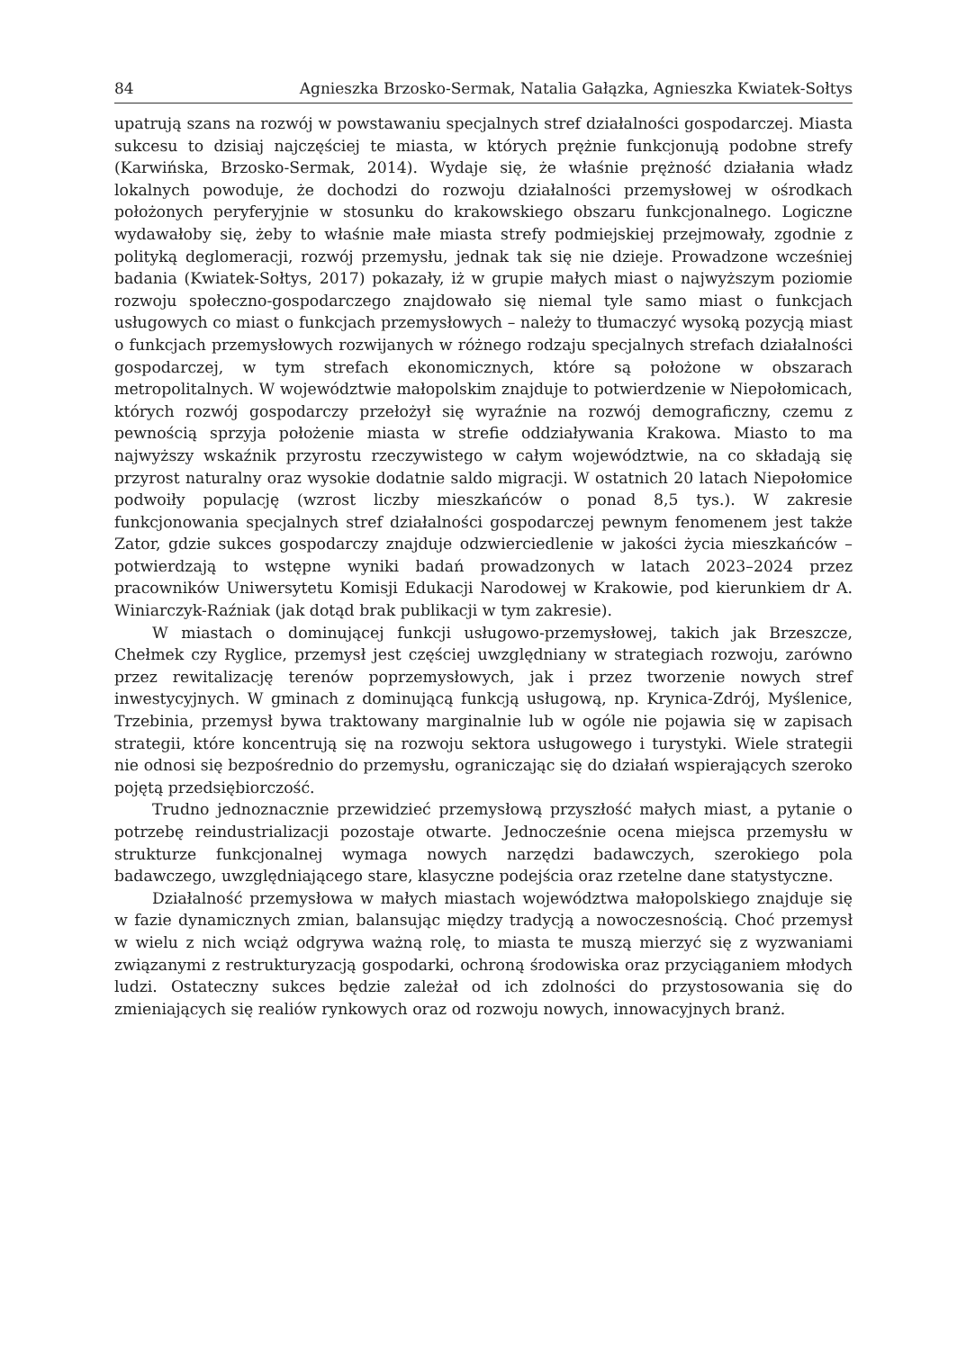84 Agnieszka Brzosko-Sermak, Natalia Gałązka, Agnieszka Kwiatek-Sołtys
upatrują szans na rozwój w powstawaniu specjalnych stref działalności gospodarczej. Miasta sukcesu to dzisiaj najczęściej te miasta, w których prężnie funkcjonują podobne strefy (Karwińska, Brzosko-Sermak, 2014). Wydaje się, że właśnie prężność działania władz lokalnych powoduje, że dochodzi do rozwoju działalności przemysłowej w ośrodkach położonych peryferyjnie w stosunku do krakowskiego obszaru funkcjonalnego. Logiczne wydawałoby się, żeby to właśnie małe miasta strefy podmiejskiej przejmowały, zgodnie z polityką deglomeracji, rozwój przemysłu, jednak tak się nie dzieje. Prowadzone wcześniej badania (Kwiatek-Sołtys, 2017) pokazały, iż w grupie małych miast o najwyższym poziomie rozwoju społeczno-gospodarczego znajdowało się niemal tyle samo miast o funkcjach usługowych co miast o funkcjach przemysłowych – należy to tłumaczyć wysoką pozycją miast o funkcjach przemysłowych rozwijanych w różnego rodzaju specjalnych strefach działalności gospodarczej, w tym strefach ekonomicznych, które są położone w obszarach metropolitalnych. W województwie małopolskim znajduje to potwierdzenie w Niepołomicach, których rozwój gospodarczy przełożył się wyraźnie na rozwój demograficzny, czemu z pewnością sprzyja położenie miasta w strefie oddziaływania Krakowa. Miasto to ma najwyższy wskaźnik przyrostu rzeczywistego w całym województwie, na co składają się przyrost naturalny oraz wysokie dodatnie saldo migracji. W ostatnich 20 latach Niepołomice podwoiły populację (wzrost liczby mieszkańców o ponad 8,5 tys.). W zakresie funkcjonowania specjalnych stref działalności gospodarczej pewnym fenomenem jest także Zator, gdzie sukces gospodarczy znajduje odzwierciedlenie w jakości życia mieszkańców – potwierdzają to wstępne wyniki badań prowadzonych w latach 2023–2024 przez pracowników Uniwersytetu Komisji Edukacji Narodowej w Krakowie, pod kierunkiem dr A. Winiarczyk-Raźniak (jak dotąd brak publikacji w tym zakresie).
W miastach o dominującej funkcji usługowo-przemysłowej, takich jak Brzeszcze, Chełmek czy Ryglice, przemysł jest częściej uwzględniany w strategiach rozwoju, zarówno przez rewitalizację terenów poprzemysłowych, jak i przez tworzenie nowych stref inwestycyjnych. W gminach z dominującą funkcją usługową, np. Krynica-Zdrój, Myślenice, Trzebinia, przemysł bywa traktowany marginalnie lub w ogóle nie pojawia się w zapisach strategii, które koncentrują się na rozwoju sektora usługowego i turystyki. Wiele strategii nie odnosi się bezpośrednio do przemysłu, ograniczając się do działań wspierających szeroko pojętą przedsiębiorczość.
Trudno jednoznacznie przewidzieć przemysłową przyszłość małych miast, a pytanie o potrzebę reindustrializacji pozostaje otwarte. Jednocześnie ocena miejsca przemysłu w strukturze funkcjonalnej wymaga nowych narzędzi badawczych, szerokiego pola badawczego, uwzględniającego stare, klasyczne podejścia oraz rzetelne dane statystyczne.
Działalność przemysłowa w małych miastach województwa małopolskiego znajduje się w fazie dynamicznych zmian, balansując między tradycją a nowoczesnością. Choć przemysł w wielu z nich wciąż odgrywa ważną rolę, to miasta te muszą mierzyć się z wyzwaniami związanymi z restrukturyzacją gospodarki, ochroną środowiska oraz przyciąganiem młodych ludzi. Ostateczny sukces będzie zależał od ich zdolności do przystosowania się do zmieniających się realiów rynkowych oraz od rozwoju nowych, innowacyjnych branż.